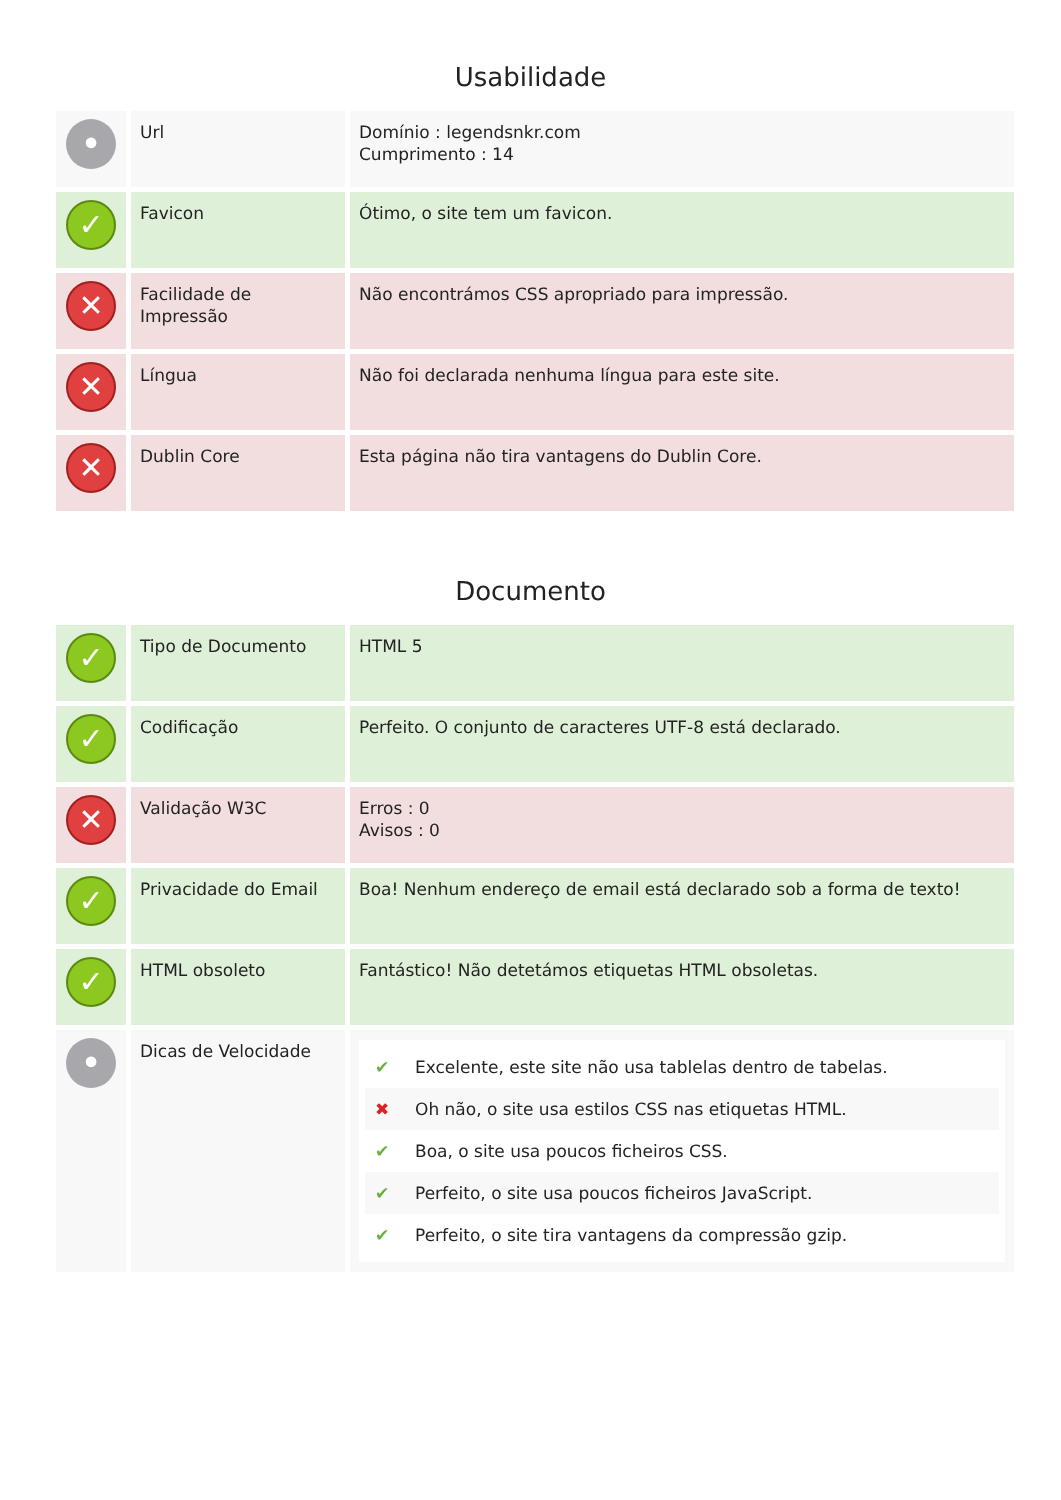Usabilidade
| • | Url | Domínio : legendsnkr.com Cumprimento : 14 |
| ✓ | Favicon | Ótimo, o site tem um favicon. |
| ✕ | Facilidade de Impressão | Não encontrámos CSS apropriado para impressão. |
| ✕ | Língua | Não foi declarada nenhuma língua para este site. |
| ✕ | Dublin Core | Esta página não tira vantagens do Dublin Core. |
Documento
| ✓ | Tipo de Documento | HTML 5 |
| ✓ | Codificação | Perfeito. O conjunto de caracteres UTF-8 está declarado. |
| ✕ | Validação W3C | Erros : 0 Avisos : 0 |
| ✓ | Privacidade do Email | Boa! Nenhum endereço de email está declarado sob a forma de texto! |
| ✓ | HTML obsoleto | Fantástico! Não detetámos etiquetas HTML obsoletas. |
| • | Dicas de Velocidade | ✔ Excelente, este site não usa tablelas dentro de tabelas. ✖ Oh não, o site usa estilos CSS nas etiquetas HTML. ✔ Boa, o site usa poucos ficheiros CSS. ✔ Perfeito, o site usa poucos ficheiros JavaScript. ✔ Perfeito, o site tira vantagens da compressão gzip. |